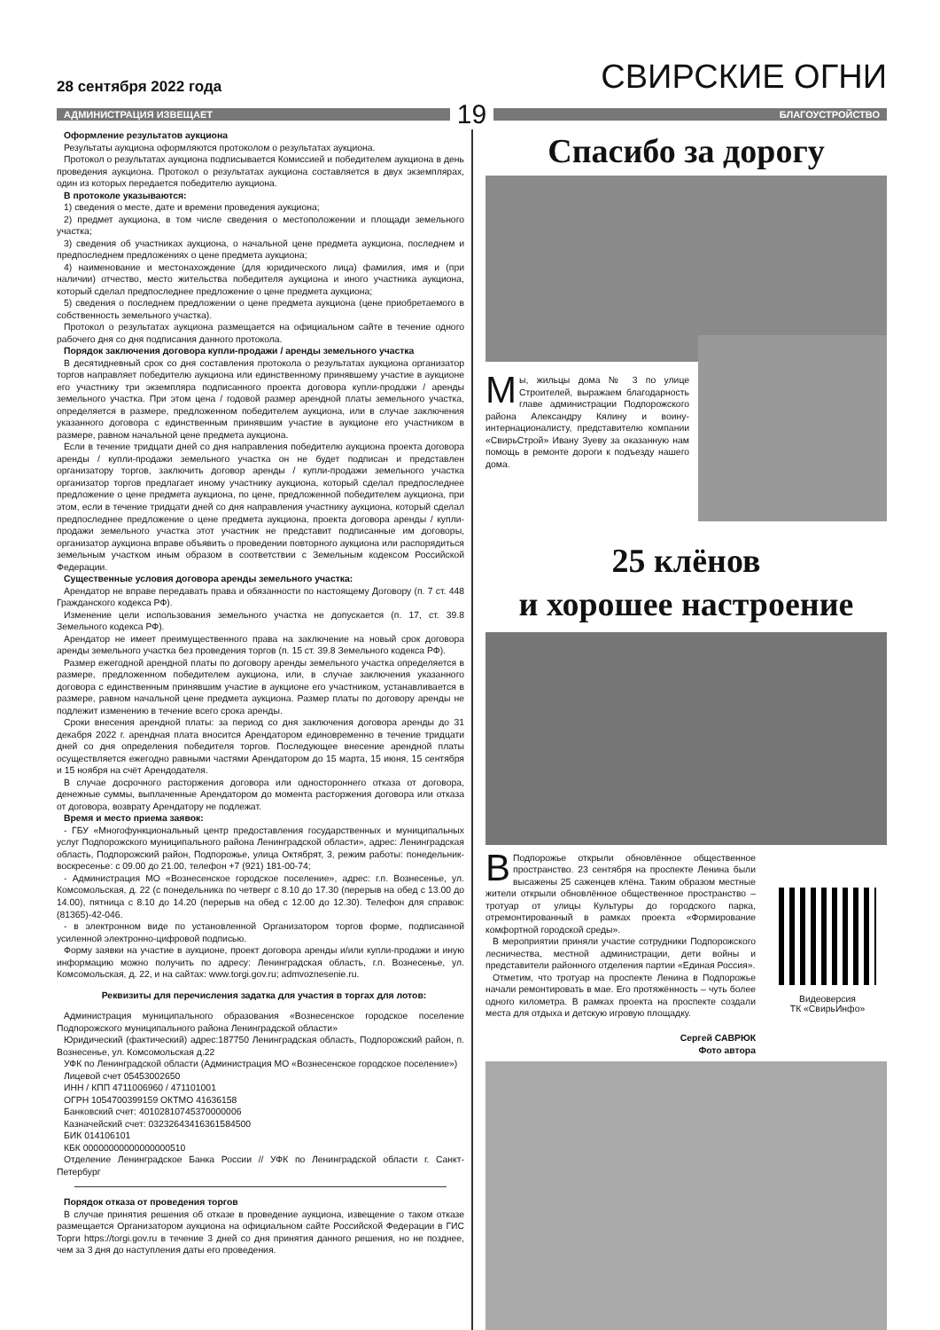28 сентября 2022 года
СВИРСКИЕ ОГНИ
АДМИНИСТРАЦИЯ ИЗВЕЩАЕТ
19
БЛАГОУСТРОЙСТВО
Оформление результатов аукциона
Результаты аукциона оформляются протоколом о результатах аукциона.
Протокол о результатах аукциона подписывается Комиссией и победителем аукциона в день проведения аукциона. Протокол о результатах аукциона составляется в двух экземплярах, один из которых передается победителю аукциона.
В протоколе указываются:
1) сведения о месте, дате и времени проведения аукциона;
2) предмет аукциона, в том числе сведения о местоположении и площади земельного участка;
3) сведения об участниках аукциона, о начальной цене предмета аукциона, последнем и предпоследнем предложениях о цене предмета аукциона;
4) наименование и местонахождение (для юридического лица) фамилия, имя и (при наличии) отчество, место жительства победителя аукциона и иного участника аукциона, который сделал предпоследнее предложение о цене предмета аукциона;
5) сведения о последнем предложении о цене предмета аукциона (цене приобретаемого в собственность земельного участка).
Протокол о результатах аукциона размещается на официальном сайте в течение одного рабочего дня со дня подписания данного протокола.
Порядок заключения договора купли-продажи / аренды земельного участка
В десятидневный срок со дня составления протокола о результатах аукциона организатор торгов направляет победителю аукциона или единственному принявшему участие в аукционе его участнику три экземпляра подписанного проекта договора купли-продажи / аренды земельного участка. При этом цена / годовой размер арендной платы земельного участка, определяется в размере, предложенном победителем аукциона, или в случае заключения указанного договора с единственным принявшим участие в аукционе его участником в размере, равном начальной цене предмета аукциона.
Если в течение тридцати дней со дня направления победителю аукциона проекта договора аренды / купли-продажи земельного участка он не будет подписан и представлен организатору торгов, заключить договор аренды / купли-продажи земельного участка организатор торгов предлагает иному участнику аукциона, который сделал предпоследнее предложение о цене предмета аукциона, по цене, предложенной победителем аукциона, при этом, если в течение тридцати дней со дня направления участнику аукциона, который сделал предпоследнее предложение о цене предмета аукциона, проекта договора аренды / купли-продажи земельного участка этот участник не представит подписанные им договоры, организатор аукциона вправе объявить о проведении повторного аукциона или распорядиться земельным участком иным образом в соответствии с Земельным кодексом Российской Федерации.
Существенные условия договора аренды земельного участка:
Арендатор не вправе передавать права и обязанности по настоящему Договору (п. 7 ст. 448 Гражданского кодекса РФ).
Изменение цели использования земельного участка не допускается (п. 17, ст. 39.8 Земельного кодекса РФ).
Арендатор не имеет преимущественного права на заключение на новый срок договора аренды земельного участка без проведения торгов (п. 15 ст. 39.8 Земельного кодекса РФ).
Размер ежегодной арендной платы по договору аренды земельного участка определяется в размере, предложенном победителем аукциона, или, в случае заключения указанного договора с единственным принявшим участие в аукционе его участником, устанавливается в размере, равном начальной цене предмета аукциона. Размер платы по договору аренды не подлежит изменению в течение всего срока аренды.
Сроки внесения арендной платы: за период со дня заключения договора аренды до 31 декабря 2022 г. арендная плата вносится Арендатором единовременно в течение тридцати дней со дня определения победителя торгов. Последующее внесение арендной платы осуществляется ежегодно равными частями Арендатором до 15 марта, 15 июня, 15 сентября и 15 ноября на счёт Арендодателя.
В случае досрочного расторжения договора или одностороннего отказа от договора, денежные суммы, выплаченные Арендатором до момента расторжения договора или отказа от договора, возврату Арендатору не подлежат.
Время и место приема заявок:
- ГБУ «Многофункциональный центр предоставления государственных и муниципальных услуг Подпорожского муниципального района Ленинградской области», адрес: Ленинградская область, Подпорожский район, Подпорожье, улица Октябрят, 3, режим работы: понедельник-воскресенье: с 09.00 до 21.00, телефон +7 (921) 181-00-74;
- Администрация МО «Вознесенское городское поселение», адрес: г.п. Вознесенье, ул. Комсомольская, д. 22 (с понедельника по четверг с 8.10 до 17.30 (перерыв на обед с 13.00 до 14.00), пятница с 8.10 до 14.20 (перерыв на обед с 12.00 до 12.30). Телефон для справок: (81365)-42-046.
- в электронном виде по установленной Организатором торгов форме, подписанной усиленной электронно-цифровой подписью.
Форму заявки на участие в аукционе, проект договора аренды и/или купли-продажи и иную информацию можно получить по адресу: Ленинградская область, г.п. Вознесенье, ул. Комсомольская, д. 22, и на сайтах: www.torgi.gov.ru; admvoznesenie.ru.
Реквизиты для перечисления задатка для участия в торгах для лотов:
Администрация муниципального образования «Вознесенское городское поселение Подпорожского муниципального района Ленинградской области»
Юридический (фактический) адрес:187750 Ленинградская область, Подпорожский район, п. Вознесенье, ул. Комсомольская д.22
УФК по Ленинградской области (Администрация МО «Вознесенское городское поселение»)
Лицевой счет 05453002650
ИНН / КПП 4711006960 / 471101001
ОГРН 1054700399159 ОКТМО 41636158
Банковский счет: 40102810745370000006
Казначейский счет: 03232643416361584500
БИК 014106101
КБК 00000000000000000510
Отделение Ленинградское Банка России // УФК по Ленинградской области г. Санкт-Петербург
Порядок отказа от проведения торгов
В случае принятия решения об отказе в проведение аукциона, извещение о таком отказе размещается Организатором аукциона на официальном сайте Российской Федерации в ГИС Торги https://torgi.gov.ru в течение 3 дней со дня принятия данного решения, но не позднее, чем за 3 дня до наступления даты его проведения.
Спасибо за дорогу
Мы, жильцы дома № 3 по улице Строителей, выражаем благодарность главе администрации Подпорожского района Александру Кялину и воину-интернационалисту, представителю компании «СвирьСтрой» Ивану Зуеву за оказанную нам помощь в ремонте дороги к подъезду нашего дома.
25 клёнов
и хорошее настроение
В Подпорожье открыли обновлённое общественное пространство. 23 сентября на проспекте Ленина были высажены 25 саженцев клёна. Таким образом местные жители открыли обновлённое общественное пространство – тротуар от улицы Культуры до городского парка, отремонтированный в рамках проекта «Формирование комфортной городской среды».
В мероприятии приняли участие сотрудники Подпорожского лесничества, местной администрации, дети войны и представители районного отделения партии «Единая Россия».
Отметим, что тротуар на проспекте Ленина в Подпорожье начали ремонтировать в мае. Его протяжённость – чуть более одного километра. В рамках проекта на проспекте создали места для отдыха и детскую игровую площадку.
Сергей САВРЮК
Фото автора
Видеоверсия
ТК «СвирьИнфо»